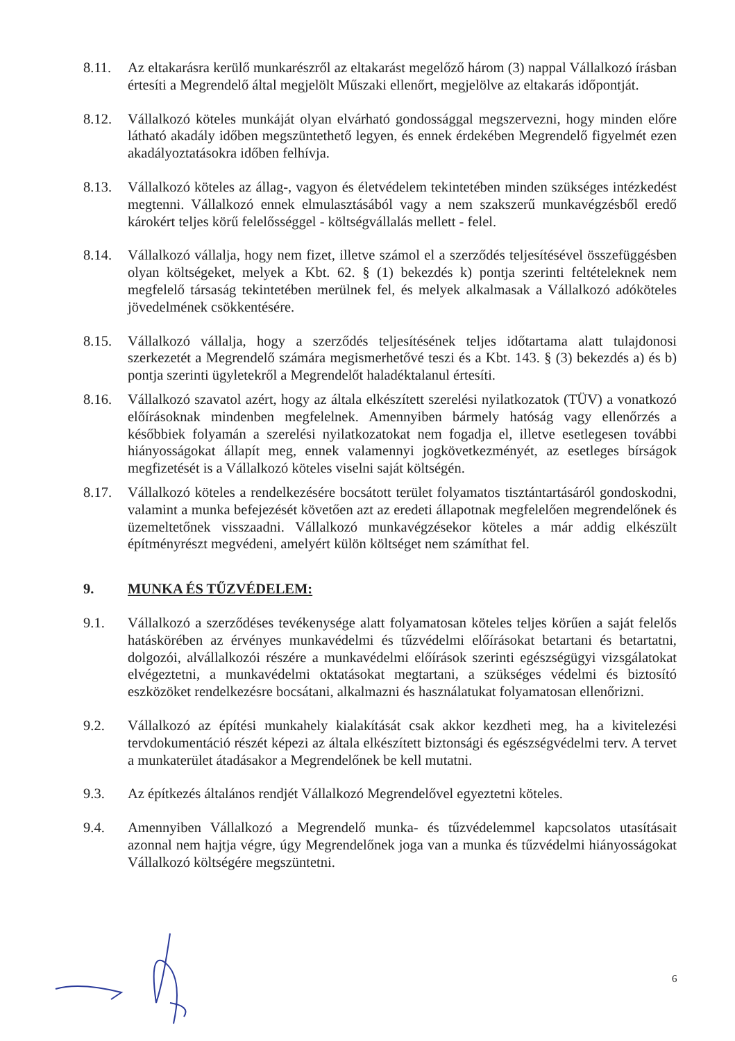8.11. Az eltakarásra kerülő munkarészről az eltakarást megelőző három (3) nappal Vállalkozó írásban értesíti a Megrendelő által megjelölt Műszaki ellenőrt, megjelölve az eltakarás időpontját.
8.12. Vállalkozó köteles munkáját olyan elvárható gondossággal megszervezni, hogy minden előre látható akadály időben megszüntethető legyen, és ennek érdekében Megrendelő figyelmét ezen akadályoztatásokra időben felhívja.
8.13. Vállalkozó köteles az állag-, vagyon és életvédelem tekintetében minden szükséges intézkedést megtenni. Vállalkozó ennek elmulasztásából vagy a nem szakszerű munkavégzésből eredő károkért teljes körű felelősséggel - költségvállalás mellett - felel.
8.14. Vállalkozó vállalja, hogy nem fizet, illetve számol el a szerződés teljesítésével összefüggésben olyan költségeket, melyek a Kbt. 62. § (1) bekezdés k) pontja szerinti feltételeknek nem megfelelő társaság tekintetében merülnek fel, és melyek alkalmasak a Vállalkozó adóköteles jövedelmének csökkentésére.
8.15. Vállalkozó vállalja, hogy a szerződés teljesítésének teljes időtartama alatt tulajdonosi szerkezetét a Megrendelő számára megismerhetővé teszi és a Kbt. 143. § (3) bekezdés a) és b) pontja szerinti ügyletekről a Megrendelőt haladéktalanul értesíti.
8.16. Vállalkozó szavatol azért, hogy az általa elkészített szerelési nyilatkozatok (TÜV) a vonatkozó előírásoknak mindenben megfelelnek. Amennyiben bármely hatóság vagy ellenőrzés a későbbiek folyamán a szerelési nyilatkozatokat nem fogadja el, illetve esetlegesen további hiányosságokat állapít meg, ennek valamennyi jogkövetkezményét, az esetleges bírságok megfizetését is a Vállalkozó köteles viselni saját költségén.
8.17. Vállalkozó köteles a rendelkezésére bocsátott terület folyamatos tisztántartásáról gondoskodni, valamint a munka befejezését követően azt az eredeti állapotnak megfelelően megrendelőnek és üzemeltetőnek visszaadni. Vállalkozó munkavégzésekor köteles a már addig elkészült építményrészt megvédeni, amelyért külön költséget nem számíthat fel.
9. MUNKA ÉS TŰZVÉDELEM:
9.1. Vállalkozó a szerződéses tevékenysége alatt folyamatosan köteles teljes körűen a saját felelős hatáskörében az érvényes munkavédelmi és tűzvédelmi előírásokat betartani és betartatni, dolgozói, alvállalkozói részére a munkavédelmi előírások szerinti egészségügyi vizsgálatokat elvégeztetni, a munkavédelmi oktatásokat megtartani, a szükséges védelmi és biztosító eszközöket rendelkezésre bocsátani, alkalmazni és használatukat folyamatosan ellenőrizni.
9.2. Vállalkozó az építési munkahely kialakítását csak akkor kezdheti meg, ha a kivitelezési tervdokumentáció részét képezi az általa elkészített biztonsági és egészségvédelmi terv. A tervet a munkaterület átadásakor a Megrendelőnek be kell mutatni.
9.3. Az építkezés általános rendjét Vállalkozó Megrendelővel egyeztetni köteles.
9.4. Amennyiben Vállalkozó a Megrendelő munka- és tűzvédelemmel kapcsolatos utasításait azonnal nem hajtja végre, úgy Megrendelőnek joga van a munka és tűzvédelmi hiányosságokat Vállalkozó költségére megszüntetni.
6